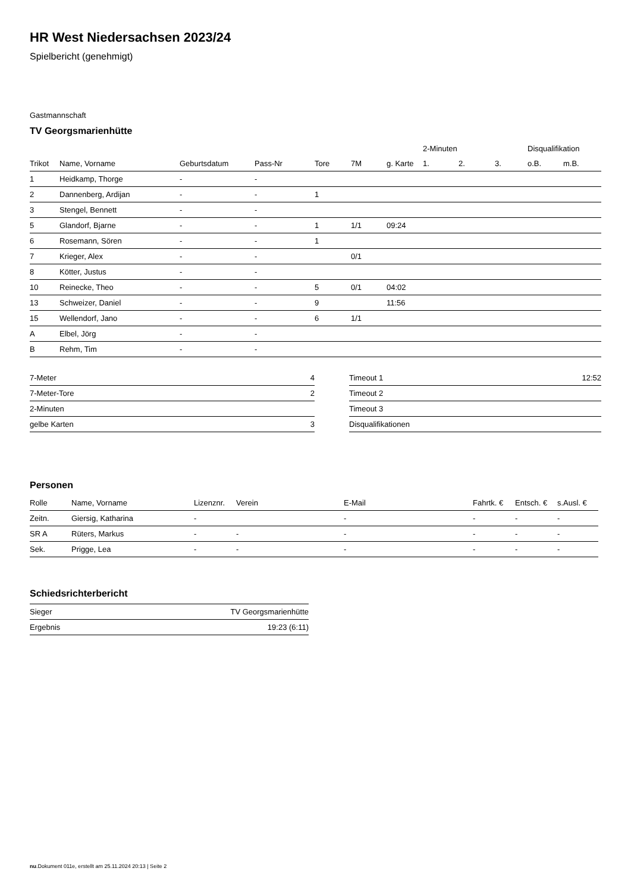HR West Niedersachsen 2023/24
Spielbericht (genehmigt)
Gastmannschaft
TV Georgsmarienhütte
| | | | | | | | 2-Minuten | | | Disqualifikation | |
| --- | --- | --- | --- | --- | --- | --- | --- | --- | --- | --- | --- |
| Trikot | Name, Vorname | Geburtsdatum | Pass-Nr | Tore | 7M | g. Karte | 1. | 2. | 3. | o.B. | m.B. |
| 1 | Heidkamp, Thorge | - | - | | | | | | | | |
| 2 | Dannenberg, Ardijan | - | - | 1 | | | | | | | |
| 3 | Stengel, Bennett | - | - | | | | | | | | |
| 5 | Glandorf, Bjarne | - | - | 1 | 1/1 | 09:24 | | | | | |
| 6 | Rosemann, Sören | - | - | 1 | | | | | | | |
| 7 | Krieger, Alex | - | - | | 0/1 | | | | | | |
| 8 | Kötter, Justus | - | - | | | | | | | | |
| 10 | Reinecke, Theo | - | - | 5 | 0/1 | 04:02 | | | | | |
| 13 | Schweizer, Daniel | - | - | 9 | | 11:56 | | | | | |
| 15 | Wellendorf, Jano | - | - | 6 | 1/1 | | | | | | |
| A | Elbel, Jörg | - | - | | | | | | | | |
| B | Rehm, Tim | - | - | | | | | | | | |
| 7-Meter | 4 |
| 7-Meter-Tore | 2 |
| 2-Minuten | |
| gelbe Karten | 3 |
| Timeout 1 | 12:52 |
| Timeout 2 | |
| Timeout 3 | |
| Disqualifikationen | |
Personen
| Rolle | Name, Vorname | Lizenznr. | Verein | E-Mail | Fahrtk. € | Entsch. € | s.Ausl. € |
| --- | --- | --- | --- | --- | --- | --- | --- |
| Zeitn. | Giersig, Katharina | - | | - | - | - | - |
| SR A | Rüters, Markus | - | - | - | - | - | - |
| Sek. | Prigge, Lea | - | - | - | - | - | - |
Schiedsrichterbericht
| Sieger | TV Georgsmarienhütte |
| Ergebnis | 19:23 (6:11) |
nu.Dokument 011e, erstellt am 25.11.2024 20:13 | Seite 2